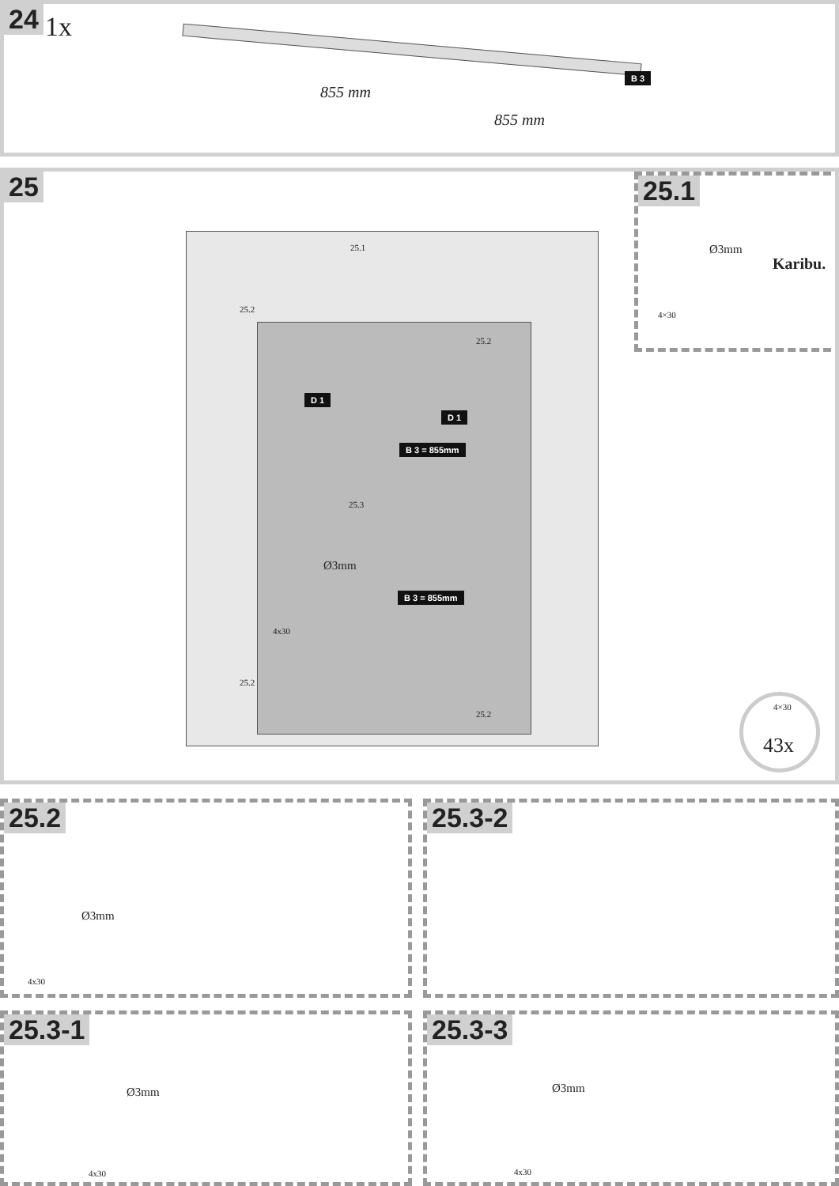24 1x
855 mm
855 mm
B 3
25
D 1
D 1
B 3 = 855mm
B 3 = 855mm
25.1
25.2
25.2
25.3
Ø3mm
4x30
25.2
25.2
4×30
43x
25.1
Ø3mm
4×30
Karibu.
25.2
Ø3mm
4x30
25.3-2
25.3-1
Ø3mm
4x30
25.3-3
Ø3mm
4x30